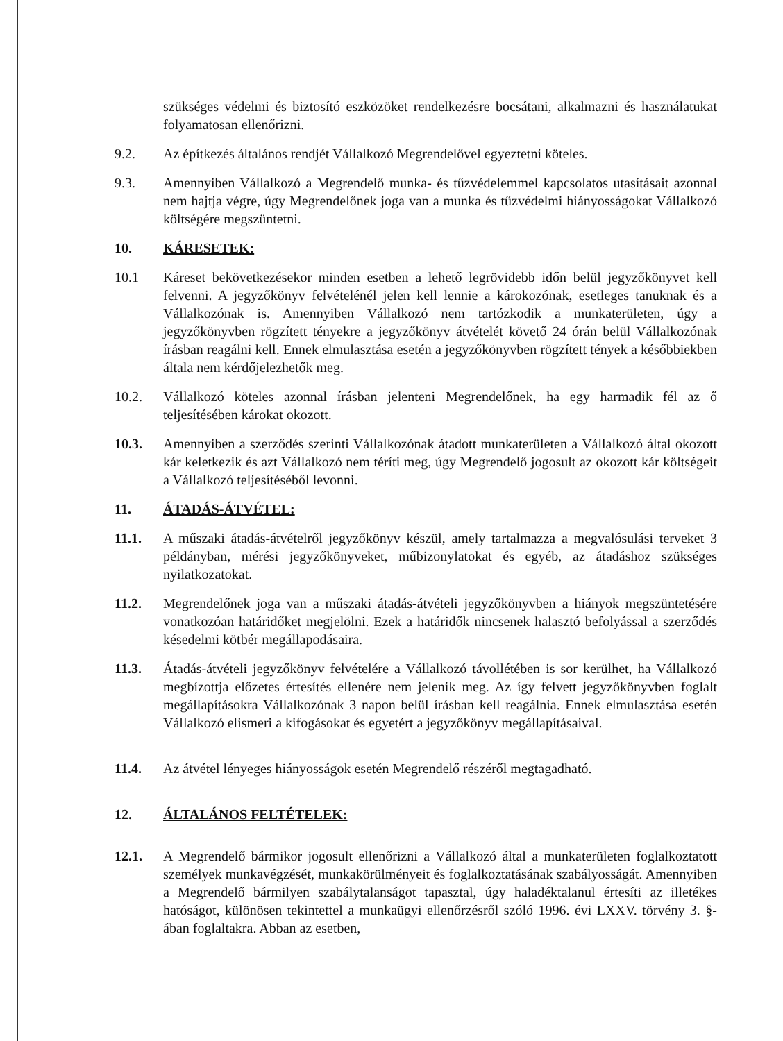szükséges védelmi és biztosító eszközöket rendelkezésre bocsátani, alkalmazni és használatukat folyamatosan ellenőrizni.
9.2. Az építkezés általános rendjét Vállalkozó Megrendelővel egyeztetni köteles.
9.3. Amennyiben Vállalkozó a Megrendelő munka- és tűzvédelemmel kapcsolatos utasításait azonnal nem hajtja végre, úgy Megrendelőnek joga van a munka és tűzvédelmi hiányosságokat Vállalkozó költségére megszüntetni.
10. KÁRESETEK:
10.1 Káreset bekövetkezésekor minden esetben a lehető legrövidebb időn belül jegyzőkönyvet kell felvenni. A jegyzőkönyv felvételénél jelen kell lennie a károkozónak, esetleges tanuknak és a Vállalkozónak is. Amennyiben Vállalkozó nem tartózkodik a munkaterületen, úgy a jegyzőkönyvben rögzített tényekre a jegyzőkönyv átvételét követő 24 órán belül Vállalkozónak írásban reagálni kell. Ennek elmulasztása esetén a jegyzőkönyvben rögzített tények a későbbiekben általa nem kérdőjelezhetők meg.
10.2. Vállalkozó köteles azonnal írásban jelenteni Megrendelőnek, ha egy harmadik fél az ő teljesítésében károkat okozott.
10.3. Amennyiben a szerződés szerinti Vállalkozónak átadott munkaterületen a Vállalkozó által okozott kár keletkezik és azt Vállalkozó nem téríti meg, úgy Megrendelő jogosult az okozott kár költségeit a Vállalkozó teljesítéséből levonni.
11. ÁTADÁS-ÁTVÉTEL:
11.1. A műszaki átadás-átvételről jegyzőkönyv készül, amely tartalmazza a megvalósulási terveket 3 példányban, mérési jegyzőkönyveket, műbizonylatokat és egyéb, az átadáshoz szükséges nyilatkozatokat.
11.2. Megrendelőnek joga van a műszaki átadás-átvételi jegyzőkönyvben a hiányok megszüntetésére vonatkozóan határidőket megjelölni. Ezek a határidők nincsenek halasztó befolyással a szerződés késedelmi kötbér megállapodásaira.
11.3. Átadás-átvételi jegyzőkönyv felvételére a Vállalkozó távollétében is sor kerülhet, ha Vállalkozó megbízottja előzetes értesítés ellenére nem jelenik meg. Az így felvett jegyzőkönyvben foglalt megállapításokra Vállalkozónak 3 napon belül írásban kell reagálnia. Ennek elmulasztása esetén Vállalkozó elismeri a kifogásokat és egyetért a jegyzőkönyv megállapításaival.
11.4. Az átvétel lényeges hiányosságok esetén Megrendelő részéről megtagadható.
12. ÁLTALÁNOS FELTÉTELEK:
12.1. A Megrendelő bármikor jogosult ellenőrizni a Vállalkozó által a munkaterületen foglalkoztatott személyek munkavégzését, munkakörülményeit és foglalkoztatásának szabályosságát. Amennyiben a Megrendelő bármilyen szabálytalanságot tapasztal, úgy haladéktalanul értesíti az illetékes hatóságot, különösen tekintettel a munkaügyi ellenőrzésről szóló 1996. évi LXXV. törvény 3. §-ában foglaltakra. Abban az esetben,